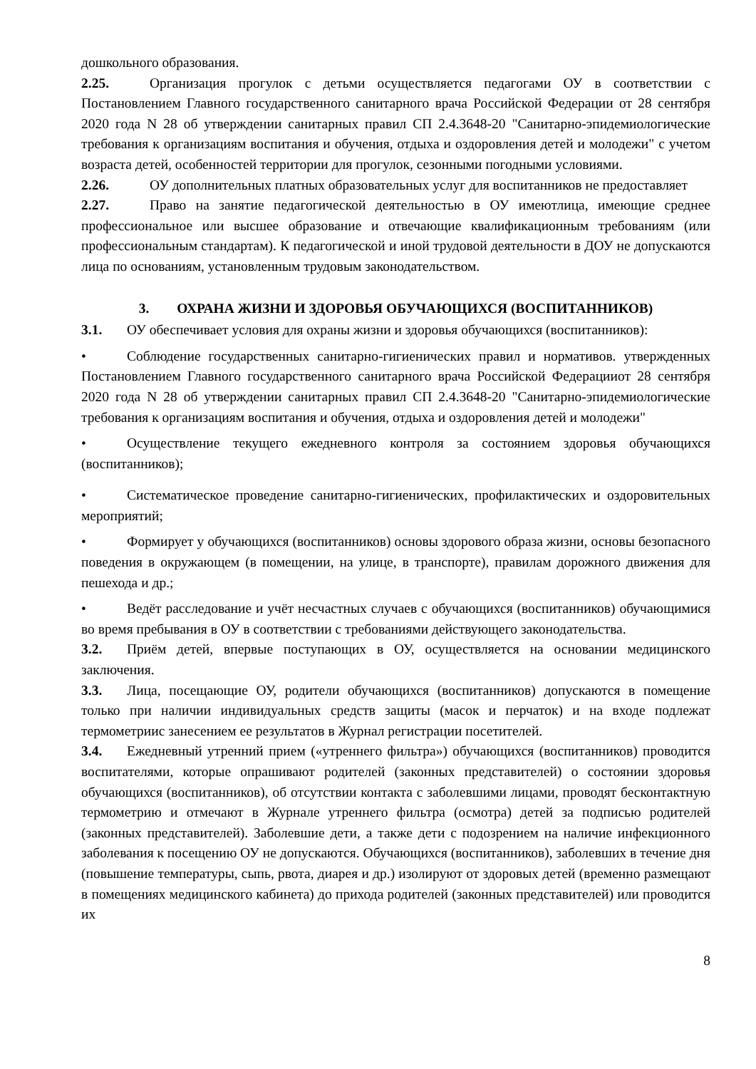дошкольного образования.
2.25. Организация прогулок с детьми осуществляется педагогами ОУ в соответствии с Постановлением Главного государственного санитарного врача Российской Федерации от 28 сентября 2020 года N 28 об утверждении санитарных правил СП 2.4.3648-20 "Санитарно-эпидемиологические требования к организациям воспитания и обучения, отдыха и оздоровления детей и молодежи" с учетом возраста детей, особенностей территории для прогулок, сезонными погодными условиями.
2.26. ОУ дополнительных платных образовательных услуг для воспитанников не предоставляет
2.27. Право на занятие педагогической деятельностью в ОУ имеютлица, имеющие среднее профессиональное или высшее образование и отвечающие квалификационным требованиям (или профессиональным стандартам). К педагогической и иной трудовой деятельности в ДОУ не допускаются лица по основаниям, установленным трудовым законодательством.
3. ОХРАНА ЖИЗНИ И ЗДОРОВЬЯ ОБУЧАЮЩИХСЯ (ВОСПИТАННИКОВ)
3.1. ОУ обеспечивает условия для охраны жизни и здоровья обучающихся (воспитанников):
• Соблюдение государственных санитарно-гигиенических правил и нормативов. утвержденных Постановлением Главного государственного санитарного врача Российской Федерацииот 28 сентября 2020 года N 28 об утверждении санитарных правил СП 2.4.3648-20 "Санитарно-эпидемиологические требования к организациям воспитания и обучения, отдыха и оздоровления детей и молодежи"
• Осуществление текущего ежедневного контроля за состоянием здоровья обучающихся (воспитанников);
• Систематическое проведение санитарно-гигиенических, профилактических и оздоровительных мероприятий;
• Формирует у обучающихся (воспитанников) основы здорового образа жизни, основы безопасного поведения в окружающем (в помещении, на улице, в транспорте), правилам дорожного движения для пешехода и др.;
• Ведёт расследование и учёт несчастных случаев с обучающихся (воспитанников) обучающимися во время пребывания в ОУ в соответствии с требованиями действующего законодательства.
3.2. Приём детей, впервые поступающих в ОУ, осуществляется на основании медицинского заключения.
3.3. Лица, посещающие ОУ, родители обучающихся (воспитанников) допускаются в помещение только при наличии индивидуальных средств защиты (масок и перчаток) и на входе подлежат термометриис занесением ее результатов в Журнал регистрации посетителей.
3.4. Ежедневный утренний прием («утреннего фильтра») обучающихся (воспитанников) проводится воспитателями, которые опрашивают родителей (законных представителей) о состоянии здоровья обучающихся (воспитанников), об отсутствии контакта с заболевшими лицами, проводят бесконтактную термометрию и отмечают в Журнале утреннего фильтра (осмотра) детей за подписью родителей (законных представителей). Заболевшие дети, а также дети с подозрением на наличие инфекционного заболевания к посещению ОУ не допускаются. Обучающихся (воспитанников), заболевших в течение дня (повышение температуры, сыпь, рвота, диарея и др.) изолируют от здоровых детей (временно размещают в помещениях медицинского кабинета) до прихода родителей (законных представителей) или проводится их
8